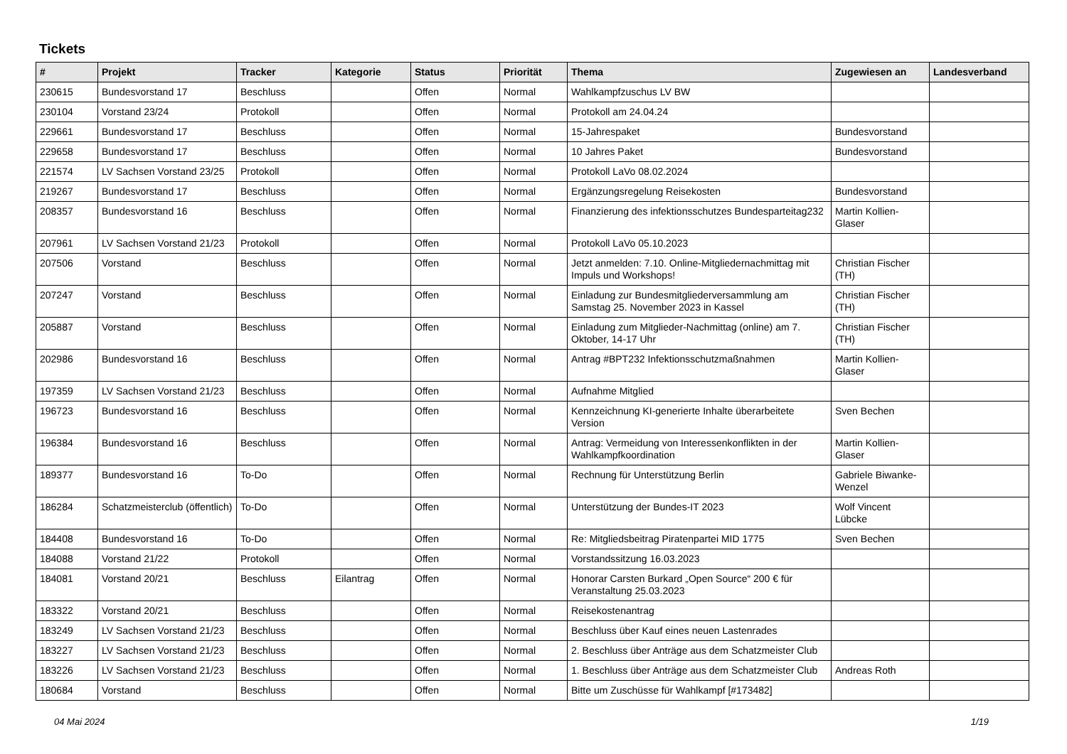Tickets
| # | Projekt | Tracker | Kategorie | Status | Priorität | Thema | Zugewiesen an | Landesverband |
| --- | --- | --- | --- | --- | --- | --- | --- | --- |
| 230615 | Bundesvorstand 17 | Beschluss | | Offen | Normal | Wahlkampfzuschus LV BW | | |
| 230104 | Vorstand 23/24 | Protokoll | | Offen | Normal | Protokoll am 24.04.24 | | |
| 229661 | Bundesvorstand 17 | Beschluss | | Offen | Normal | 15-Jahrespaket | Bundesvorstand | |
| 229658 | Bundesvorstand 17 | Beschluss | | Offen | Normal | 10 Jahres Paket | Bundesvorstand | |
| 221574 | LV Sachsen Vorstand 23/25 | Protokoll | | Offen | Normal | Protokoll LaVo 08.02.2024 | | |
| 219267 | Bundesvorstand 17 | Beschluss | | Offen | Normal | Ergänzungsregelung Reisekosten | Bundesvorstand | |
| 208357 | Bundesvorstand 16 | Beschluss | | Offen | Normal | Finanzierung des infektionsschutzes Bundesparteitag232 | Martin Kollien-Glaser | |
| 207961 | LV Sachsen Vorstand 21/23 | Protokoll | | Offen | Normal | Protokoll LaVo 05.10.2023 | | |
| 207506 | Vorstand | Beschluss | | Offen | Normal | Jetzt anmelden: 7.10. Online-Mitgliedernachmittag mit Impuls und Workshops! | Christian Fischer (TH) | |
| 207247 | Vorstand | Beschluss | | Offen | Normal | Einladung zur Bundesmitgliederversammlung am Samstag 25. November 2023 in Kassel | Christian Fischer (TH) | |
| 205887 | Vorstand | Beschluss | | Offen | Normal | Einladung zum Mitglieder-Nachmittag (online) am 7. Oktober, 14-17 Uhr | Christian Fischer (TH) | |
| 202986 | Bundesvorstand 16 | Beschluss | | Offen | Normal | Antrag #BPT232 Infektionsschutzmaßnahmen | Martin Kollien-Glaser | |
| 197359 | LV Sachsen Vorstand 21/23 | Beschluss | | Offen | Normal | Aufnahme Mitglied | | |
| 196723 | Bundesvorstand 16 | Beschluss | | Offen | Normal | Kennzeichnung KI-generierte Inhalte überarbeitete Version | Sven Bechen | |
| 196384 | Bundesvorstand 16 | Beschluss | | Offen | Normal | Antrag: Vermeidung von Interessenkonflikten in der Wahlkampfkoordination | Martin Kollien-Glaser | |
| 189377 | Bundesvorstand 16 | To-Do | | Offen | Normal | Rechnung für Unterstützung Berlin | Gabriele Biwanke-Wenzel | |
| 186284 | Schatzmeisterclub (öffentlich) | To-Do | | Offen | Normal | Unterstützung der Bundes-IT 2023 | Wolf Vincent Lübcke | |
| 184408 | Bundesvorstand 16 | To-Do | | Offen | Normal | Re: Mitgliedsbeitrag Piratenpartei MID 1775 | Sven Bechen | |
| 184088 | Vorstand 21/22 | Protokoll | | Offen | Normal | Vorstandssitzung 16.03.2023 | | |
| 184081 | Vorstand 20/21 | Beschluss | Eilantrag | Offen | Normal | Honorar Carsten Burkard „Open Source“ 200 € für Veranstaltung 25.03.2023 | | |
| 183322 | Vorstand 20/21 | Beschluss | | Offen | Normal | Reisekostenantrag | | |
| 183249 | LV Sachsen Vorstand 21/23 | Beschluss | | Offen | Normal | Beschluss über Kauf eines neuen Lastenrades | | |
| 183227 | LV Sachsen Vorstand 21/23 | Beschluss | | Offen | Normal | 2. Beschluss über Anträge aus dem Schatzmeister Club | | |
| 183226 | LV Sachsen Vorstand 21/23 | Beschluss | | Offen | Normal | 1. Beschluss über Anträge aus dem Schatzmeister Club | Andreas Roth | |
| 180684 | Vorstand | Beschluss | | Offen | Normal | Bitte um Zuschüsse für Wahlkampf [#173482] | | |
04 Mai 2024 1/19